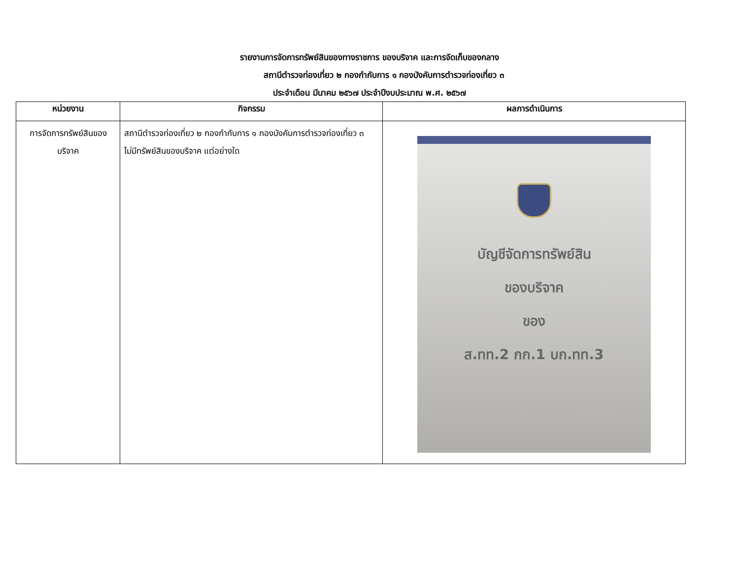รายงานการจัดการทรัพย์สินของทางราชการ ของบริจาค และการจัดเก็บของกลาง
สถานีตำรวจท่องเที่ยว ๒ กองกำกับการ ๑ กองบังคับการตำรวจท่องเที่ยว ๓
ประจำเดือน มีนาคม ๒๕๖๗ ประจำปีงบประมาณ พ.ศ. ๒๕๖๗
| หน่วยงาน | กิจกรรม | ผลการดำเนินการ |
| --- | --- | --- |
| การจัดการทรัพย์สินของบริจาค | สถานีตำรวจท่องเที่ยว ๒ กองกำกับการ ๑ กองบังคับการตำรวจท่องเที่ยว ๓ ไม่มีทรัพย์สินของบริจาค แต่อย่างใด | บัญชีจัดการทรัพย์สิน ของบริจาค ของ ส.ทท.2 กก.1 บก.ทท.3 |